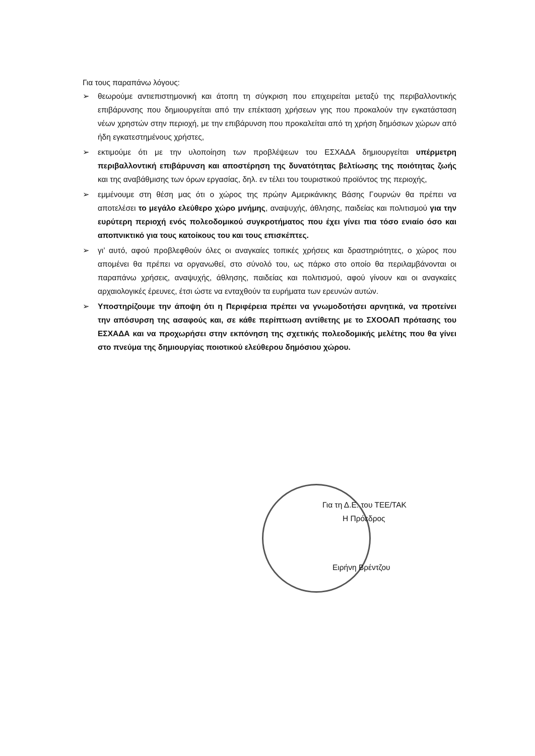Για τους παραπάνω λόγους:
➢ θεωρούμε αντιεπιστημονική και άτοπη τη σύγκριση που επιχειρείται μεταξύ της περιβαλλοντικής επιβάρυνσης που δημιουργείται από την επέκταση χρήσεων γης που προκαλούν την εγκατάσταση νέων χρηστών στην περιοχή, με την επιβάρυνση που προκαλείται από τη χρήση δημόσιων χώρων από ήδη εγκατεστημένους χρήστες,
➢ εκτιμούμε ότι με την υλοποίηση των προβλέψεων του ΕΣΧΑΔΑ δημιουργείται υπέρμετρη περιβαλλοντική επιβάρυνση και αποστέρηση της δυνατότητας βελτίωσης της ποιότητας ζωής και της αναβάθμισης των όρων εργασίας, δηλ. εν τέλει του τουριστικού προϊόντος της περιοχής,
➢ εμμένουμε στη θέση μας ότι ο χώρος της πρώην Αμερικάνικης Βάσης Γουρνών θα πρέπει να αποτελέσει το μεγάλο ελεύθερο χώρο μνήμης, αναψυχής, άθλησης, παιδείας και πολιτισμού για την ευρύτερη περιοχή ενός πολεοδομικού συγκροτήματος που έχει γίνει πια τόσο ενιαίο όσο και αποπνικτικό για τους κατοίκους του και τους επισκέπτες.
➢ γι’ αυτό, αφού προβλεφθούν όλες οι αναγκαίες τοπικές χρήσεις και δραστηριότητες, ο χώρος που απομένει θα πρέπει να οργανωθεί, στο σύνολό του, ως πάρκο στο οποίο θα περιλαμβάνονται οι παραπάνω χρήσεις, αναψυχής, άθλησης, παιδείας και πολιτισμού, αφού γίνουν και οι αναγκαίες αρχαιολογικές έρευνες, έτσι ώστε να ενταχθούν τα ευρήματα των ερευνών αυτών.
➢ Υποστηρίζουμε την άποψη ότι η Περιφέρεια πρέπει να γνωμοδοτήσει αρνητικά, να προτείνει την απόσυρση της ασαφούς και, σε κάθε περίπτωση αντίθετης με το ΣΧΟΟΑΠ πρότασης του ΕΣΧΑΔΑ και να προχωρήσει στην εκπόνηση της σχετικής πολεοδομικής μελέτης που θα γίνει στο πνεύμα της δημιουργίας ποιοτικού ελεύθερου δημόσιου χώρου.
Για τη Δ.Ε. του ΤΕΕ/ΤΑΚ
Η Πρόεδρος
Ειρήνη Βρέντζου